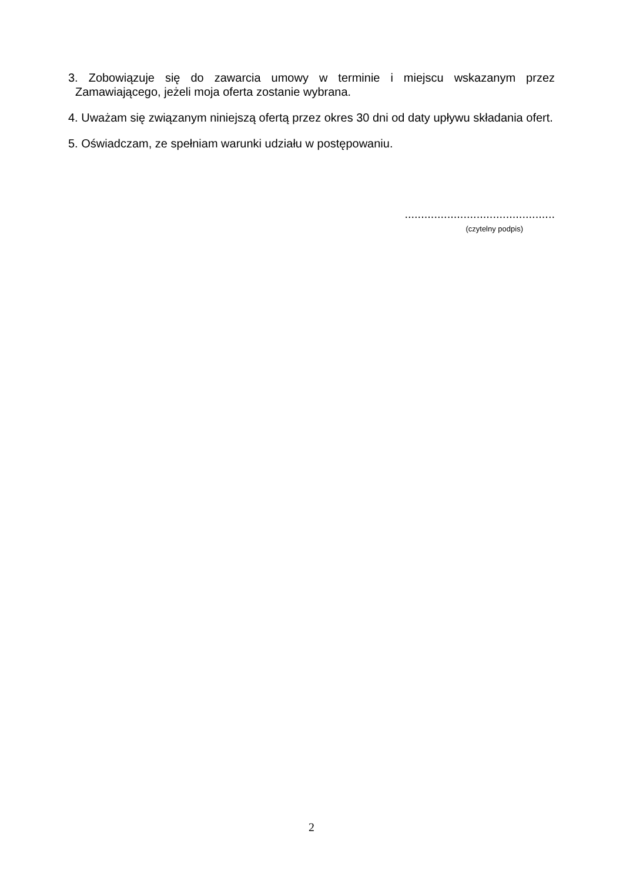3. Zobowiązuje się do zawarcia umowy w terminie i miejscu wskazanym przez Zamawiającego, jeżeli moja oferta zostanie wybrana.
4. Uważam się związanym niniejszą ofertą przez okres 30 dni od daty upływu składania ofert.
5. Oświadczam, ze spełniam warunki udziału w postępowaniu.
..............................................
(czytelny podpis)
2